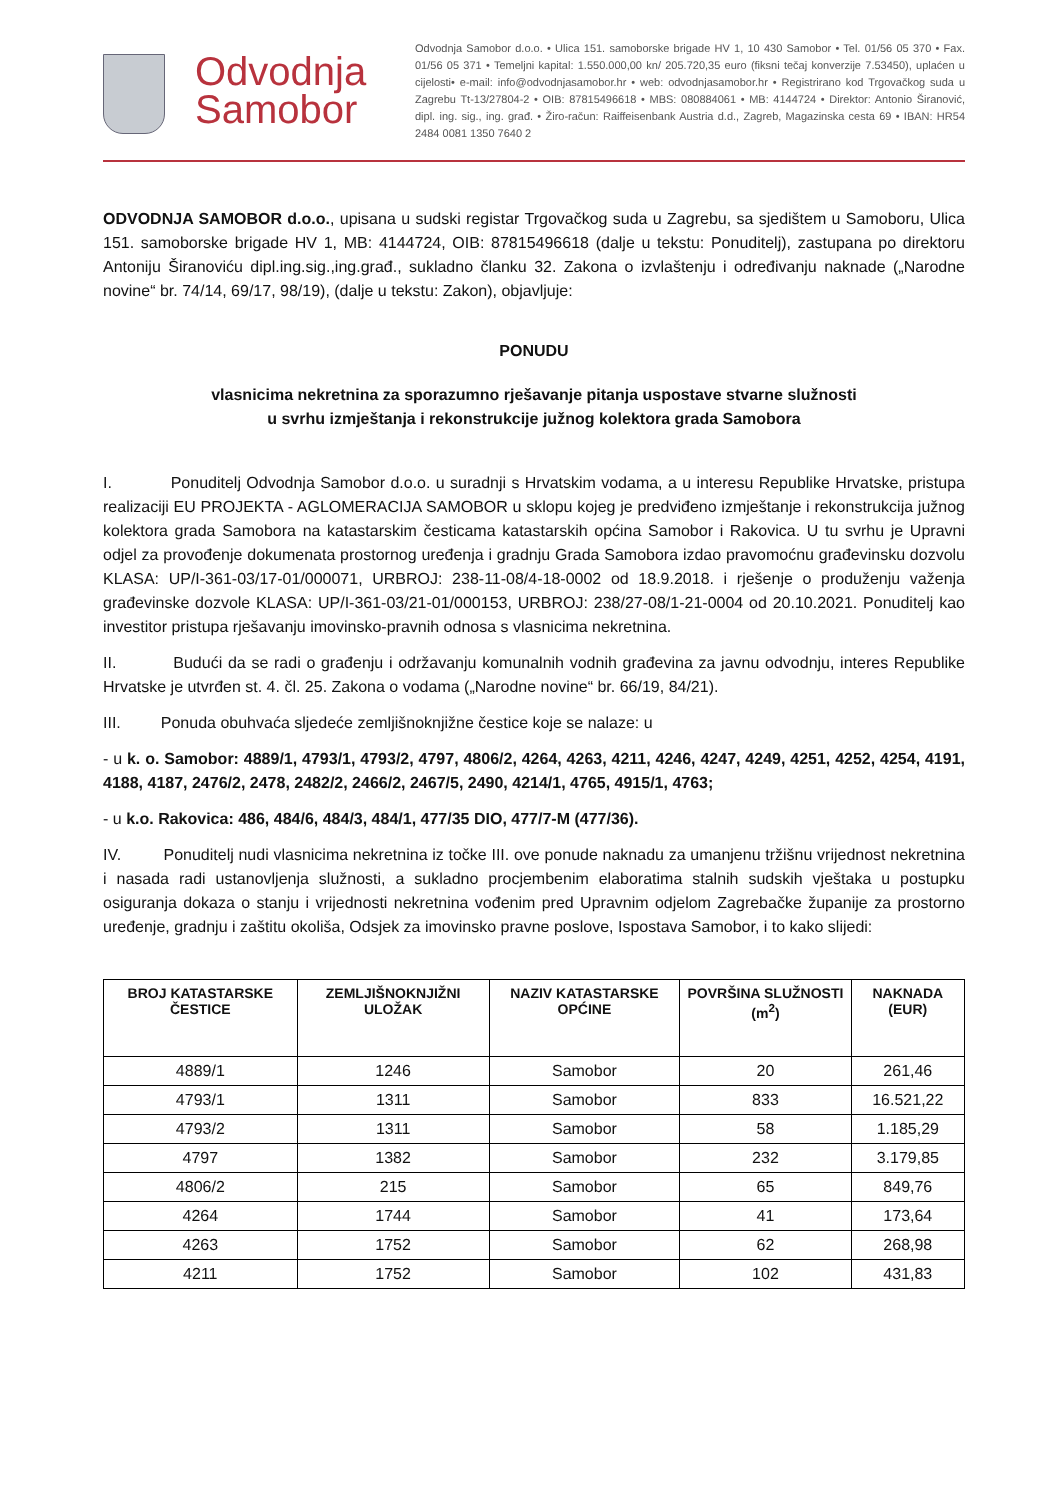Odvodnja Samobor
Odvodnja Samobor d.o.o. • Ulica 151. samoborske brigade HV 1, 10 430 Samobor • Tel. 01/56 05 370 • Fax. 01/56 05 371 • Temeljni kapital: 1.550.000,00 kn/ 205.720,35 euro (fiksni tečaj konverzije 7.53450), uplaćen u cijelosti• e-mail: info@odvodnjasamobor.hr • web: odvodnjasamobor.hr • Registrirano kod Trgovačkog suda u Zagrebu Tt-13/27804-2 • OIB: 87815496618 • MBS: 080884061 • MB: 4144724 • Direktor: Antonio Širanović, dipl. ing. sig., ing. građ. • Žiro-račun: Raiffeisenbank Austria d.d., Zagreb, Magazinska cesta 69 • IBAN: HR54 2484 0081 1350 7640 2
ODVODNJA SAMOBOR d.o.o., upisana u sudski registar Trgovačkog suda u Zagrebu, sa sjedištem u Samoboru, Ulica 151. samoborske brigade HV 1, MB: 4144724, OIB: 87815496618 (dalje u tekstu: Ponuditelj), zastupana po direktoru Antoniju Širanoviću dipl.ing.sig.,ing.građ., sukladno članku 32. Zakona o izvlaštenju i određivanju naknade („Narodne novine“ br. 74/14, 69/17, 98/19), (dalje u tekstu: Zakon), objavljuje:
PONUDU
vlasnicima nekretnina za sporazumno rješavanje pitanja uspostave stvarne služnosti
u svrhu izmještanja i rekonstrukcije južnog kolektora grada Samobora
I. Ponuditelj Odvodnja Samobor d.o.o. u suradnji s Hrvatskim vodama, a u interesu Republike Hrvatske, pristupa realizaciji EU PROJEKTA - AGLOMERACIJA SAMOBOR u sklopu kojeg je predviđeno izmještanje i rekonstrukcija južnog kolektora grada Samobora na katastarskim česticama katastarskih općina Samobor i Rakovica. U tu svrhu je Upravni odjel za provođenje dokumenata prostornog uređenja i gradnju Grada Samobora izdao pravomoćnu građevinsku dozvolu KLASA: UP/I-361-03/17-01/000071, URBROJ: 238-11-08/4-18-0002 od 18.9.2018. i rješenje o produženju važenja građevinske dozvole KLASA: UP/I-361-03/21-01/000153, URBROJ: 238/27-08/1-21-0004 od 20.10.2021. Ponuditelj kao investitor pristupa rješavanju imovinsko-pravnih odnosa s vlasnicima nekretnina.
II. Budući da se radi o građenju i održavanju komunalnih vodnih građevina za javnu odvodnju, interes Republike Hrvatske je utvrđen st. 4. čl. 25. Zakona o vodama („Narodne novine“ br. 66/19, 84/21).
III. Ponuda obuhvaća sljedeće zemljišnoknjižne čestice koje se nalaze: u
- u k. o. Samobor: 4889/1, 4793/1, 4793/2, 4797, 4806/2, 4264, 4263, 4211, 4246, 4247, 4249, 4251, 4252, 4254, 4191, 4188, 4187, 2476/2, 2478, 2482/2, 2466/2, 2467/5, 2490, 4214/1, 4765, 4915/1, 4763;
- u k.o. Rakovica: 486, 484/6, 484/3, 484/1, 477/35 DIO, 477/7-M (477/36).
IV. Ponuditelj nudi vlasnicima nekretnina iz točke III. ove ponude naknadu za umanjenu tržišnu vrijednost nekretnina i nasada radi ustanovljenja služnosti, a sukladno procjembenim elaboratima stalnih sudskih vještaka u postupku osiguranja dokaza o stanju i vrijednosti nekretnina vođenim pred Upravnim odjelom Zagrebačke županije za prostorno uređenje, gradnju i zaštitu okoliša, Odsjek za imovinsko pravne poslove, Ispostava Samobor, i to kako slijedi:
| BROJ KATASTARSKE ČESTICE | ZEMLJIŠNOKNJIŽNI ULOŽAK | NAZIV KATASTARSKE OPĆINE | POVRŠINA SLUŽNOSTI (m<sup>2</sup>) | NAKNADA (EUR) |
| --- | --- | --- | --- | --- |
| 4889/1 | 1246 | Samobor | 20 | 261,46 |
| 4793/1 | 1311 | Samobor | 833 | 16.521,22 |
| 4793/2 | 1311 | Samobor | 58 | 1.185,29 |
| 4797 | 1382 | Samobor | 232 | 3.179,85 |
| 4806/2 | 215 | Samobor | 65 | 849,76 |
| 4264 | 1744 | Samobor | 41 | 173,64 |
| 4263 | 1752 | Samobor | 62 | 268,98 |
| 4211 | 1752 | Samobor | 102 | 431,83 |